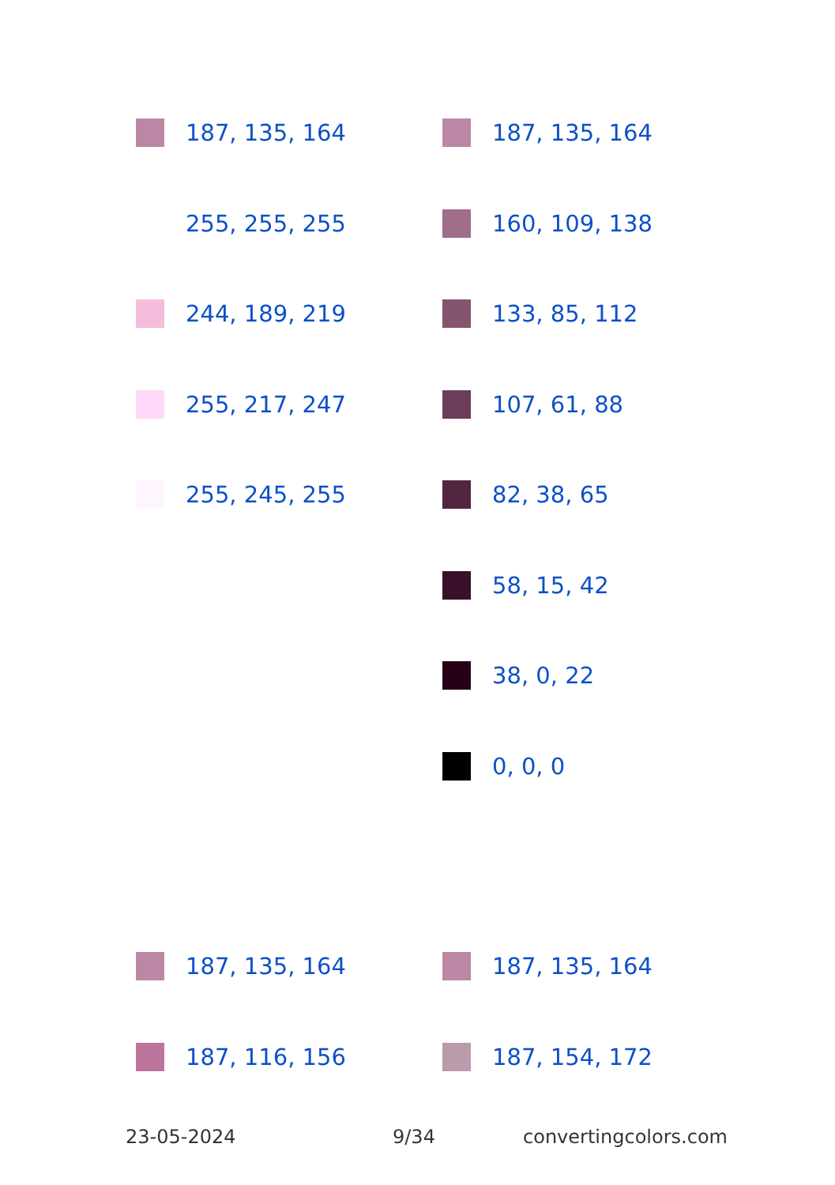187, 135, 164
255, 255, 255
244, 189, 219
255, 217, 247
255, 245, 255
187, 135, 164
160, 109, 138
133, 85, 112
107, 61, 88
82, 38, 65
58, 15, 42
38, 0, 22
0, 0, 0
187, 135, 164
187, 116, 156
187, 135, 164
187, 154, 172
23-05-2024 9/34 convertingcolors.com